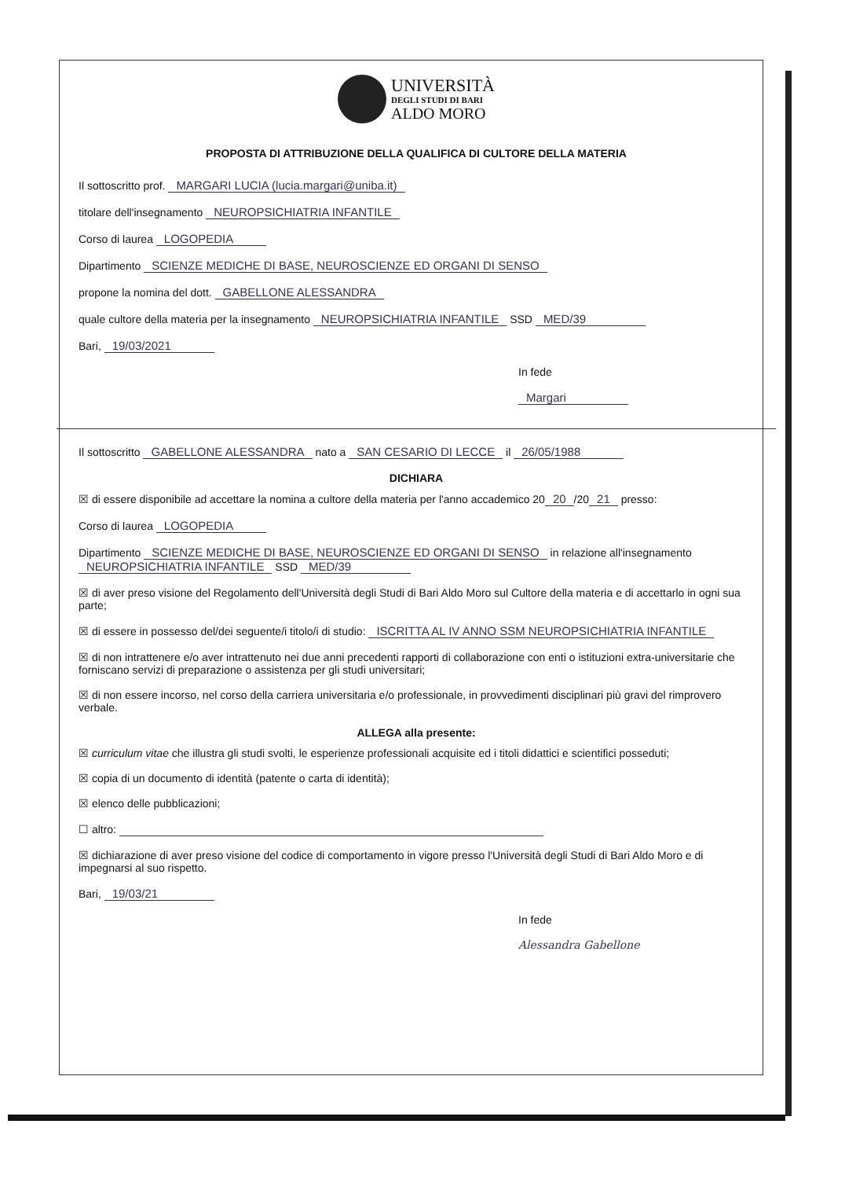UNIVERSITÀ
DEGLI STUDI DI BARI
ALDO MORO
PROPOSTA DI ATTRIBUZIONE DELLA QUALIFICA DI CULTORE DELLA MATERIA
Il sottoscritto prof. MARGARI LUCIA (lucia.margari@uniba.it)
titolare dell'insegnamento NEUROPSICHIATRIA INFANTILE
Corso di laurea LOGOPEDIA
Dipartimento SCIENZE MEDICHE DI BASE, NEUROSCIENZE ED ORGANI DI SENSO
propone la nomina del dott. GABELLONE ALESSANDRA
quale cultore della materia per la insegnamento NEUROPSICHIATRIA INFANTILE SSD MED/39
Bari, 19/03/2021
In fede
Margari
Il sottoscritto GABELLONE ALESSANDRA nato a SAN CESARIO DI LECCE il 26/05/1988
DICHIARA
☒ di essere disponibile ad accettare la nomina a cultore della materia per l'anno accademico 20 20 /20 21 presso:
Corso di laurea LOGOPEDIA
Dipartimento SCIENZE MEDICHE DI BASE, NEUROSCIENZE ED ORGANI DI SENSO in relazione all'insegnamento NEUROPSICHIATRIA INFANTILE SSD MED/39
☒ di aver preso visione del Regolamento dell'Università degli Studi di Bari Aldo Moro sul Cultore della materia e di accettarlo in ogni sua parte;
☒ di essere in possesso del/dei seguente/i titolo/i di studio: ISCRITTA AL IV ANNO SSM NEUROPSICHIATRIA INFANTILE
☒ di non intrattenere e/o aver intrattenuto nei due anni precedenti rapporti di collaborazione con enti o istituzioni extra-universitarie che forniscano servizi di preparazione o assistenza per gli studi universitari;
☒ di non essere incorso, nel corso della carriera universitaria e/o professionale, in provvedimenti disciplinari più gravi del rimprovero verbale.
ALLEGA alla presente:
☒ curriculum vitae che illustra gli studi svolti, le esperienze professionali acquisite ed i titoli didattici e scientifici posseduti;
☒ copia di un documento di identità (patente o carta di identità);
☒ elenco delle pubblicazioni;
☐ altro:
☒ dichiarazione di aver preso visione del codice di comportamento in vigore presso l'Università degli Studi di Bari Aldo Moro e di impegnarsi al suo rispetto.
Bari, 19/03/21
In fede
Alessandra Gabellone